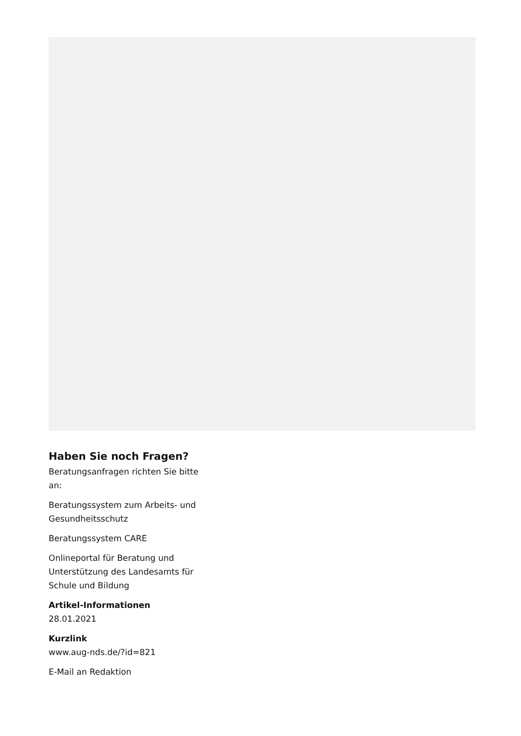Haben Sie noch Fragen?
Beratungsanfragen richten Sie bitte an:
Beratungssystem zum Arbeits- und Gesundheitsschutz
Beratungssystem CARE
Onlineportal für Beratung und Unterstützung des Landesamts für Schule und Bildung
Artikel-Informationen
28.01.2021
Kurzlink
www.aug-nds.de/?id=821
E-Mail an Redaktion